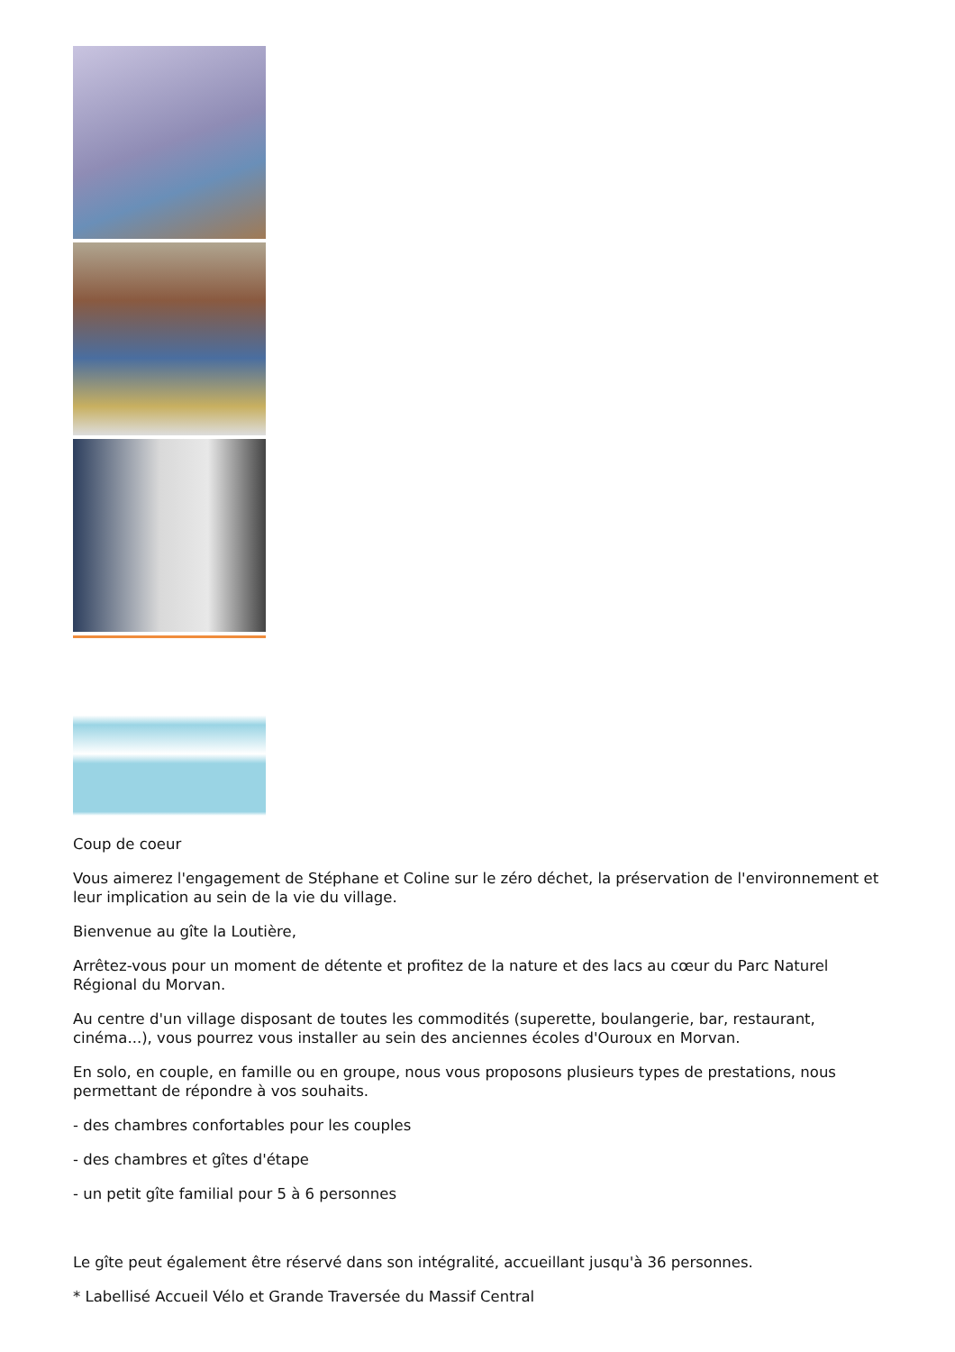Coup de coeur
Vous aimerez l'engagement de Stéphane et Coline sur le zéro déchet, la préservation de l'environnement et leur implication au sein de la vie du village.
Bienvenue au gîte la Loutière,
Arrêtez-vous pour un moment de détente et profitez de la nature et des lacs au cœur du Parc Naturel Régional du Morvan.
Au centre d'un village disposant de toutes les commodités (superette, boulangerie, bar, restaurant, cinéma...), vous pourrez vous installer au sein des anciennes écoles d'Ouroux en Morvan.
En solo, en couple, en famille ou en groupe, nous vous proposons plusieurs types de prestations, nous permettant de répondre à vos souhaits.
- des chambres confortables pour les couples
- des chambres et gîtes d'étape
- un petit gîte familial pour 5 à 6 personnes
Le gîte peut également être réservé dans son intégralité, accueillant jusqu'à 36 personnes.
* Labellisé Accueil Vélo et Grande Traversée du Massif Central